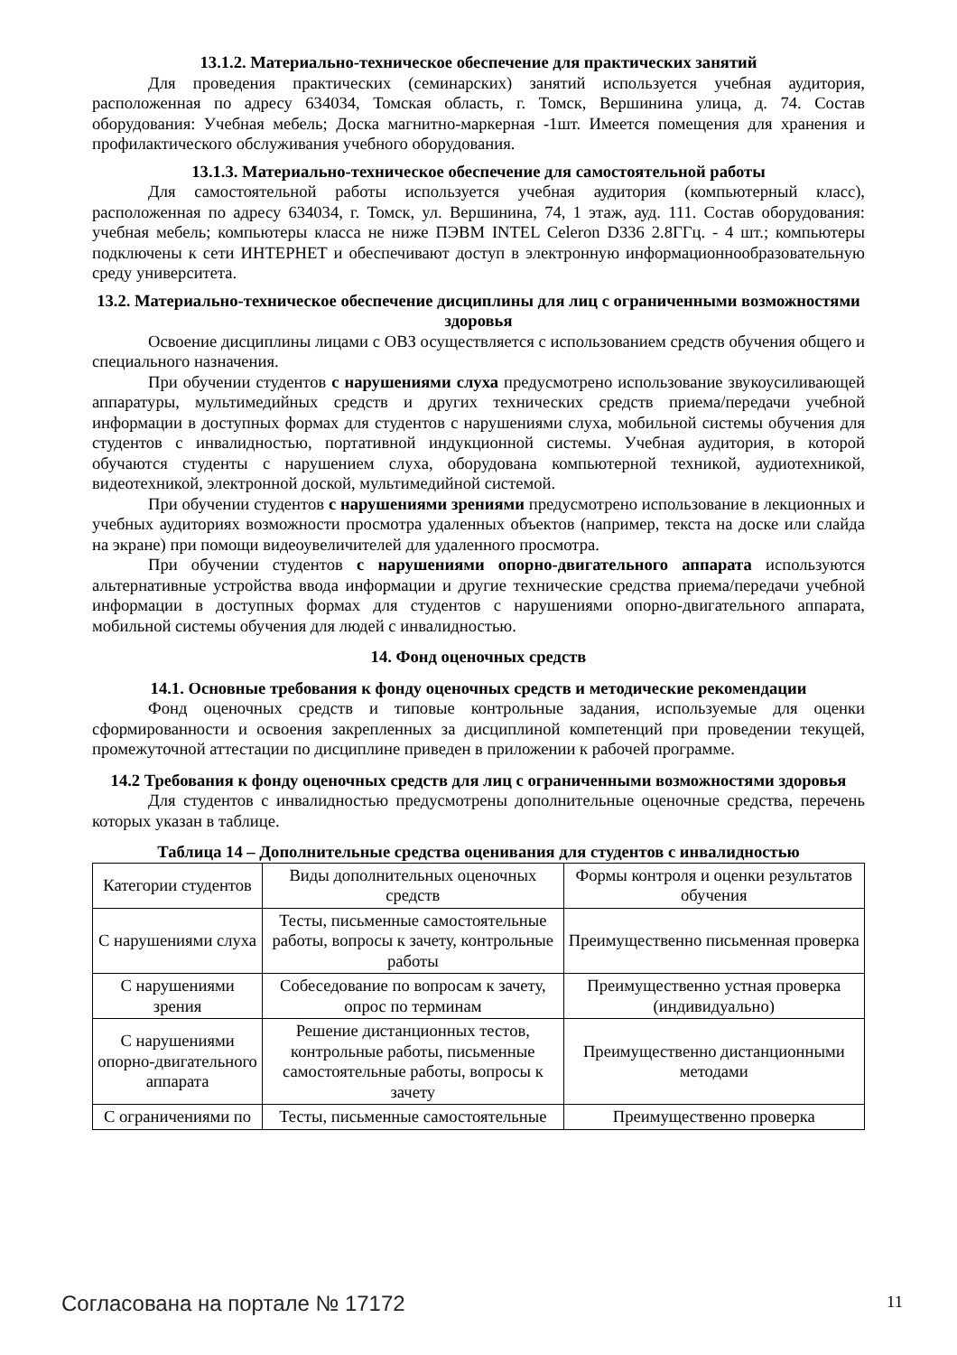13.1.2. Материально-техническое обеспечение для практических занятий
Для проведения практических (семинарских) занятий используется учебная аудитория, расположенная по адресу 634034, Томская область, г. Томск, Вершинина улица, д. 74. Состав оборудования: Учебная мебель; Доска магнитно-маркерная -1шт. Имеется помещения для хранения и профилактического обслуживания учебного оборудования.
13.1.3. Материально-техническое обеспечение для самостоятельной работы
Для самостоятельной работы используется учебная аудитория (компьютерный класс), расположенная по адресу 634034, г. Томск, ул. Вершинина, 74, 1 этаж, ауд. 111. Состав оборудования: учебная мебель; компьютеры класса не ниже ПЭВМ INTEL Celeron D336 2.8ГГц. - 4 шт.; компьютеры подключены к сети ИНТЕРНЕТ и обеспечивают доступ в электронную информационнообразовательную среду университета.
13.2. Материально-техническое обеспечение дисциплины для лиц с ограниченными возможностями здоровья
Освоение дисциплины лицами с ОВЗ осуществляется с использованием средств обучения общего и специального назначения.
При обучении студентов с нарушениями слуха предусмотрено использование звукоусиливающей аппаратуры, мультимедийных средств и других технических средств приема/передачи учебной информации в доступных формах для студентов с нарушениями слуха, мобильной системы обучения для студентов с инвалидностью, портативной индукционной системы. Учебная аудитория, в которой обучаются студенты с нарушением слуха, оборудована компьютерной техникой, аудиотехникой, видеотехникой, электронной доской, мультимедийной системой.
При обучении студентов с нарушениями зрениями предусмотрено использование в лекционных и учебных аудиториях возможности просмотра удаленных объектов (например, текста на доске или слайда на экране) при помощи видеоувеличителей для удаленного просмотра.
При обучении студентов с нарушениями опорно-двигательного аппарата используются альтернативные устройства ввода информации и другие технические средства приема/передачи учебной информации в доступных формах для студентов с нарушениями опорно-двигательного аппарата, мобильной системы обучения для людей с инвалидностью.
14. Фонд оценочных средств
14.1. Основные требования к фонду оценочных средств и методические рекомендации
Фонд оценочных средств и типовые контрольные задания, используемые для оценки сформированности и освоения закрепленных за дисциплиной компетенций при проведении текущей, промежуточной аттестации по дисциплине приведен в приложении к рабочей программе.
14.2 Требования к фонду оценочных средств для лиц с ограниченными возможностями здоровья
Для студентов с инвалидностью предусмотрены дополнительные оценочные средства, перечень которых указан в таблице.
Таблица 14 – Дополнительные средства оценивания для студентов с инвалидностью
| Категории студентов | Виды дополнительных оценочных средств | Формы контроля и оценки результатов обучения |
| С нарушениями слуха | Тесты, письменные самостоятельные работы, вопросы к зачету, контрольные работы | Преимущественно письменная проверка |
| С нарушениями зрения | Собеседование по вопросам к зачету, опрос по терминам | Преимущественно устная проверка (индивидуально) |
| С нарушениями опорно-двигательного аппарата | Решение дистанционных тестов, контрольные работы, письменные самостоятельные работы, вопросы к зачету | Преимущественно дистанционными методами |
| С ограничениями по | Тесты, письменные самостоятельные | Преимущественно проверка |
Согласована на портале № 17172 11